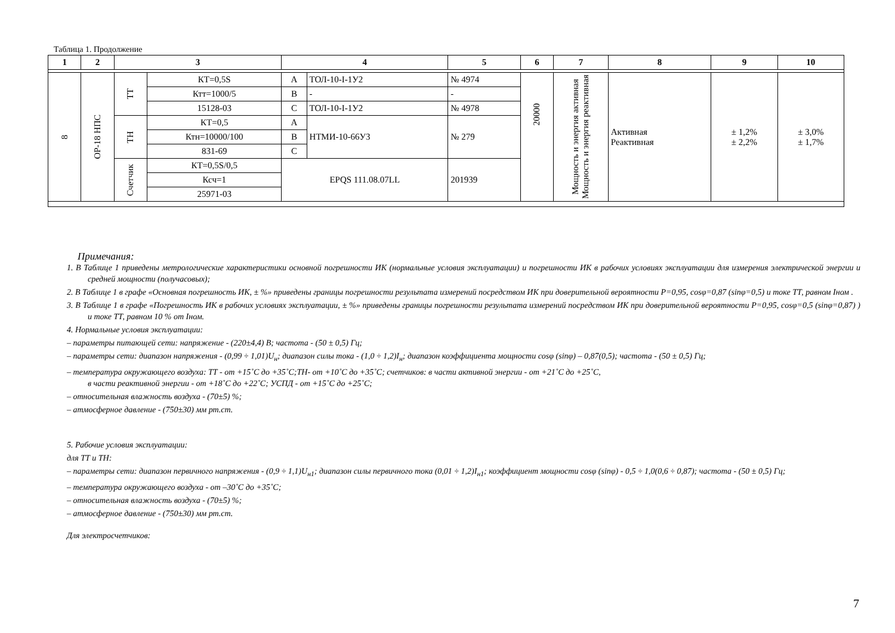Таблица 1. Продолжение
| 1 | 2 | 3 | | 4 | | 5 | 6 | 7 | 8 | 9 | 10 |
| --- | --- | --- | --- | --- | --- | --- | --- | --- | --- | --- | --- |
| 8 | ОР-18 НПС | ТТ | КТ=0,5S | A | ТОЛ-10-I-1У2 | № 4974 | 20000 | Мощность и энергия активная Мощность и энергия реактивная | Активная Реактивная | ± 1,2% ± 2,2% | ± 3,0% ± 1,7% |
| | | | Ктт=1000/5 | B | - | - | | | | | |
| | | | 15128-03 | C | ТОЛ-10-I-1У2 | № 4978 | | | | | |
| | | ТН | КТ=0,5 | A | НТМИ-10-66У3 | № 279 | | | | | |
| | | | Ктн=10000/100 | B | | | | | | | |
| | | | 831-69 | C | | | | | | | |
| | | Счетчик | КТ=0,5S/0,5 | EPQS 111.08.07LL | | 201939 | | | | | |
| | | | Ксч=1 | | | | | | | | |
| | | | 25971-03 | | | | | | | | |
Примечания:
1. В Таблице 1 приведены метрологические характеристики основной погрешности ИК (нормальные условия эксплуатации) и погрешности ИК в рабочих условиях эксплуатации для измерения электрической энергии и средней мощности (получасовых);
2. В Таблице 1 в графе «Основная погрешность ИК, ± %» приведены границы погрешности результата измерений посредством ИК при доверительной вероятности Р=0,95, cosφ=0,87 (sinφ=0,5) и токе ТТ, равном Iном .
3. В Таблице 1 в графе «Погрешность ИК в рабочих условиях эксплуатации, ± %» приведены границы погрешности результата измерений посредством ИК при доверительной вероятности Р=0,95, cosφ=0,5 (sinφ=0,87) ) и токе ТТ, равном 10 % от Iном.
4. Нормальные условия эксплуатации:
– параметры питающей сети: напряжение - (220±4,4) В; частота - (50 ± 0,5) Гц;
– параметры сети: диапазон напряжения - (0,99 ÷ 1,01)U<sub>н</sub>; диапазон силы тока - (1,0 ÷ 1,2)I<sub>н</sub>; диапазон коэффициента мощности cosφ (sinφ) – 0,87(0,5); частота - (50 ± 0,5) Гц;
– температура окружающего воздуха: ТТ - от +15˚С до +35˚С;ТН- от +10˚С до +35˚С; счетчиков: в части активной энергии - от +21˚С до +25˚С,
в части реактивной энергии - от +18˚С до +22˚С; УСПД - от +15˚С до +25˚С;
– относительная влажность воздуха - (70±5) %;
– атмосферное давление - (750±30) мм рт.ст.
5. Рабочие условия эксплуатации:
для ТТ и ТН:
– параметры сети: диапазон первичного напряжения - (0,9 ÷ 1,1)U<sub>н1</sub>; диапазон силы первичного тока (0,01 ÷ 1,2)I<sub>н1</sub>; коэффициент мощности cosφ (sinφ) - 0,5 ÷ 1,0(0,6 ÷ 0,87); частота - (50 ± 0,5) Гц;
– температура окружающего воздуха - от –30˚С до +35˚С;
– относительная влажность воздуха - (70±5) %;
– атмосферное давление - (750±30) мм рт.ст.
Для электросчетчиков:
7